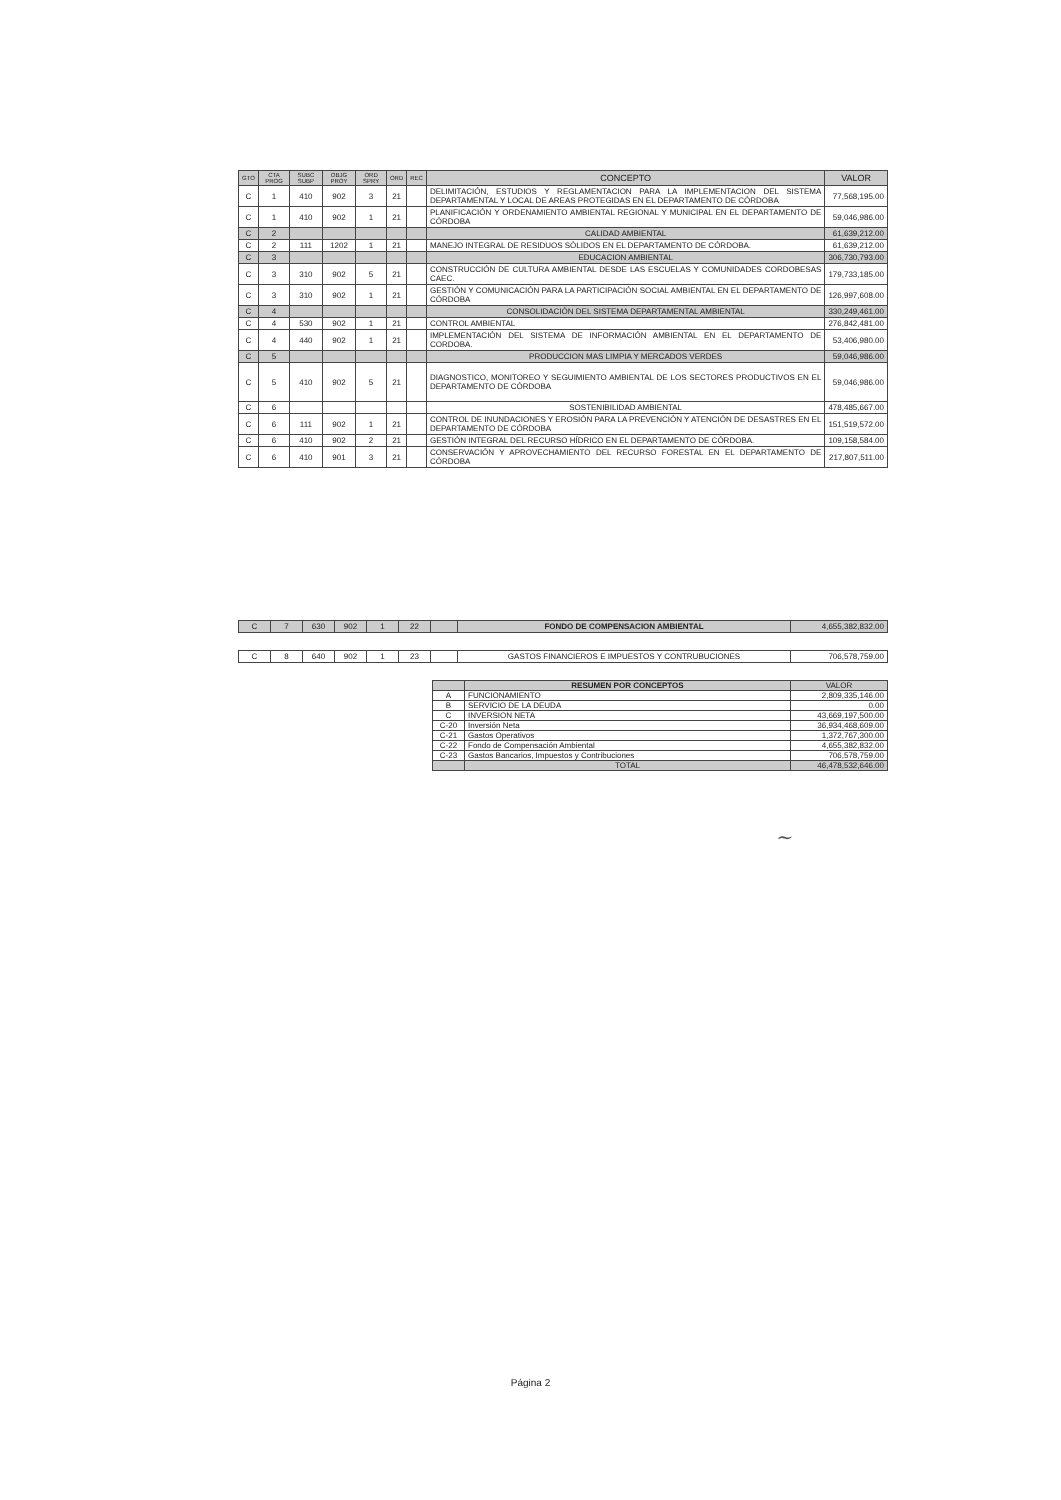| GTO | CTA PROG | SUBC SUBP | OBJG PROY | ORD SPRY | ORD | REC | CONCEPTO | VALOR |
| --- | --- | --- | --- | --- | --- | --- | --- | --- |
| C | 1 | 410 | 902 | 3 | 21 | | DELIMITACIÓN, ESTUDIOS Y REGLAMENTACION PARA LA IMPLEMENTACION DEL SISTEMA DEPARTAMENTAL Y LOCAL DE AREAS PROTEGIDAS EN EL DEPARTAMENTO DE CÓRDOBA | 77,568,195.00 |
| C | 1 | 410 | 902 | 1 | 21 | | PLANIFICACIÓN Y ORDENAMIENTO AMBIENTAL REGIONAL Y MUNICIPAL EN EL DEPARTAMENTO DE CÓRDOBA | 59,046,986.00 |
| C | 2 | | | | | | CALIDAD AMBIENTAL | 61,639,212.00 |
| C | 2 | 111 | 1202 | 1 | 21 | | MANEJO INTEGRAL DE RESIDUOS SÓLIDOS EN EL DEPARTAMENTO DE CÓRDOBA. | 61,639,212.00 |
| C | 3 | | | | | | EDUCACION AMBIENTAL | 306,730,793.00 |
| C | 3 | 310 | 902 | 5 | 21 | | CONSTRUCCIÓN DE CULTURA AMBIENTAL DESDE LAS ESCUELAS Y COMUNIDADES CORDOBESAS CAEC. | 179,733,185.00 |
| C | 3 | 310 | 902 | 1 | 21 | | GESTIÓN Y COMUNICACIÓN PARA LA PARTICIPACIÓN SOCIAL AMBIENTAL EN EL DEPARTAMENTO DE CÓRDOBA | 126,997,608.00 |
| C | 4 | | | | | | CONSOLIDACIÓN DEL SISTEMA DEPARTAMENTAL AMBIENTAL | 330,249,461.00 |
| C | 4 | 530 | 902 | 1 | 21 | | CONTROL AMBIENTAL | 276,842,481.00 |
| C | 4 | 440 | 902 | 1 | 21 | | IMPLEMENTACIÓN DEL SISTEMA DE INFORMACIÓN AMBIENTAL EN EL DEPARTAMENTO DE CORDOBA. | 53,406,980.00 |
| C | 5 | | | | | | PRODUCCION MAS LIMPIA Y MERCADOS VERDES | 59,046,986.00 |
| C | 5 | 410 | 902 | 5 | 21 | | DIAGNOSTICO, MONITOREO Y SEGUIMIENTO AMBIENTAL DE LOS SECTORES PRODUCTIVOS EN EL DEPARTAMENTO DE CÓRDOBA | 59,046,986.00 |
| C | 6 | | | | | | SOSTENIBILIDAD AMBIENTAL | 478,485,667.00 |
| C | 6 | 111 | 902 | 1 | 21 | | CONTROL DE INUNDACIONES Y EROSIÓN PARA LA PREVENCIÓN Y ATENCIÓN DE DESASTRES EN EL DEPARTAMENTO DE CÓRDOBA | 151,519,572.00 |
| C | 6 | 410 | 902 | 2 | 21 | | GESTIÓN INTEGRAL DEL RECURSO HÍDRICO EN EL DEPARTAMENTO DE CÓRDOBA. | 109,158,584.00 |
| C | 6 | 410 | 901 | 3 | 21 | | CONSERVACIÓN Y APROVECHAMIENTO DEL RECURSO FORESTAL EN EL DEPARTAMENTO DE CÓRDOBA | 217,807,511.00 |
| C | 7 | 630 | 902 | 1 | 22 | | FONDO DE COMPENSACION AMBIENTAL | 4,655,382,832.00 |
| C | 8 | 640 | 902 | 1 | 23 | | GASTOS FINANCIEROS E IMPUESTOS Y CONTRUBUCIONES | 706,578,759.00 |
| | RESUMEN POR CONCEPTOS | VALOR |
| A | FUNCIONAMIENTO | 2,809,335,146.00 |
| B | SERVICIO DE LA DEUDA | 0.00 |
| C | INVERSION NETA | 43,669,197,500.00 |
| C-20 | Inversión Neta | 36,934,468,609.00 |
| C-21 | Gastos Operativos | 1,372,767,300.00 |
| C-22 | Fondo de Compensación Ambiental | 4,655,382,832.00 |
| C-23 | Gastos Bancarios, Impuestos y Contribuciones | 706,578,759.00 |
| | TOTAL | 46,478,532,646.00 |
~
Página 2